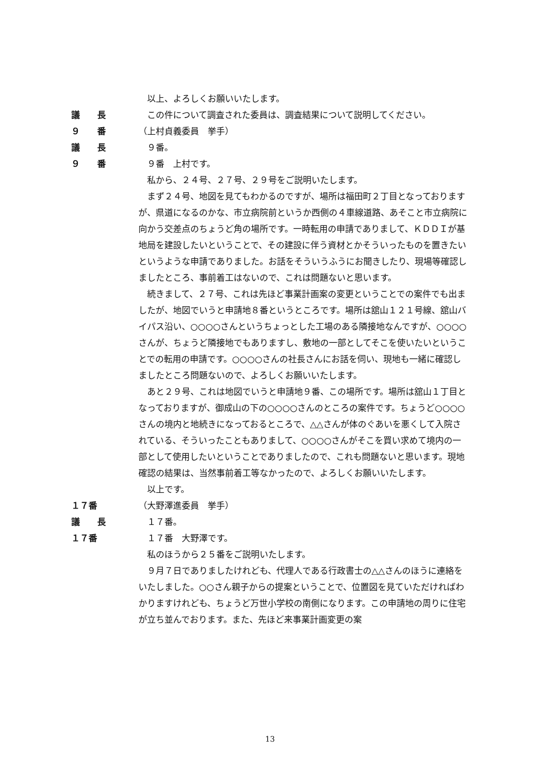以上、よろしくお願いいたします。
議　　長 この件について調査された委員は、調査結果について説明してください。
９　　番 （上村貞義委員　挙手）
議　　長 ９番。
９　　番 ９番　上村です。
私から、２４号、２７号、２９号をご説明いたします。
まず２４号、地図を見てもわかるのですが、場所は福田町２丁目となっておりますが、県道になるのかな、市立病院前というか西側の４車線道路、あそこと市立病院に向かう交差点のちょうど角の場所です。一時転用の申請でありまして、ＫＤＤＩが基地局を建設したいということで、その建設に伴う資材とかそういったものを置きたいというような申請でありました。お話をそういうふうにお聞きしたり、現場等確認しましたところ、事前着工はないので、これは問題ないと思います。
続きまして、２７号、これは先ほど事業計画案の変更ということでの案件でも出ましたが、地図でいうと申請地８番というところです。場所は舘山１２１号線、舘山バイパス沿い、○○○○さんというちょっとした工場のある隣接地なんですが、○○○○さんが、ちょうど隣接地でもありますし、敷地の一部としてそこを使いたいということでの転用の申請です。○○○○さんの社長さんにお話を伺い、現地も一緒に確認しましたところ問題ないので、よろしくお願いいたします。
あと２９号、これは地図でいうと申請地９番、この場所です。場所は舘山１丁目となっておりますが、御成山の下の○○○○さんのところの案件です。ちょうど○○○○さんの境内と地続きになっておるところで、△△さんが体のぐあいを悪くして入院されている、そういったこともありまして、○○○○さんがそこを買い求めて境内の一部として使用したいということでありましたので、これも問題ないと思います。現地確認の結果は、当然事前着工等なかったので、よろしくお願いいたします。
以上です。
１７番 （大野澤進委員　挙手）
議　　長 １７番。
１７番 １７番　大野澤です。
私のほうから２５番をご説明いたします。
９月７日でありましたけれども、代理人である行政書士の△△さんのほうに連絡をいたしました。○○さん親子からの提案ということで、位置図を見ていただければわかりますけれども、ちょうど万世小学校の南側になります。この申請地の周りに住宅が立ち並んでおります。また、先ほど来事業計画変更の案
13